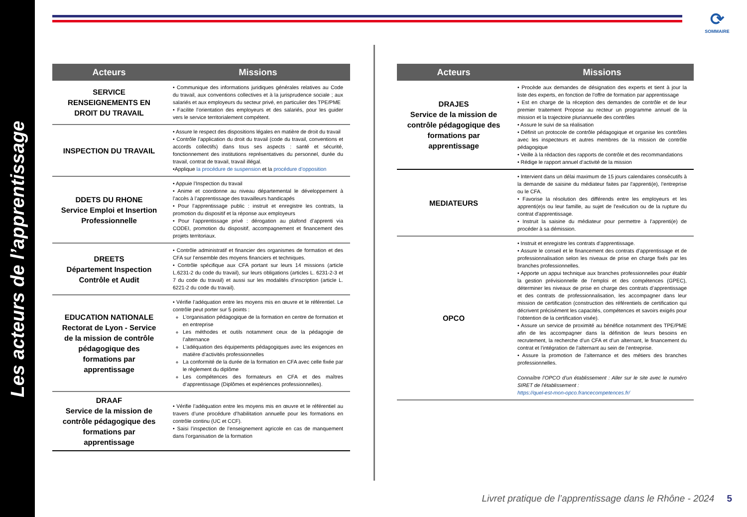Les acteurs de l’apprentissage
⟳
SOMMAIRE
| Acteurs | Missions |
| --- | --- |
| SERVICE RENSEIGNEMENTS EN DROIT DU TRAVAIL | • Communique des informations juridiques générales relatives au Code du travail, aux conventions collectives et à la jurisprudence sociale ; aux salariés et aux employeurs du secteur privé, en particulier des TPE/PME • Facilite l’orientation des employeurs et des salariés, pour les guider vers le service territorialement compétent. |
| INSPECTION DU TRAVAIL | • Assure le respect des dispositions légales en matière de droit du travail • Contrôle l’application du droit du travail (code du travail, conventions et accords collectifs) dans tous ses aspects : santé et sécurité, fonctionnement des institutions représentatives du personnel, durée du travail, contrat de travail, travail illégal. •Applique la procédure de suspension et la procédure d’opposition |
| DDETS DU RHONE Service Emploi et Insertion Professionnelle | • Appuie l’Inspection du travail • Anime et coordonne au niveau départemental le développement à l’accès à l’apprentissage des travailleurs handicapés • Pour l’apprentissage public : instruit et enregistre les contrats, la promotion du dispositif et la réponse aux employeurs • Pour l’apprentissage privé : dérogation au plafond d’apprenti via CODEI, promotion du dispositif, accompagnement et financement des projets territoriaux. |
| DREETS Département Inspection Contrôle et Audit | • Contrôle administratif et financier des organismes de formation et des CFA sur l’ensemble des moyens financiers et techniques. • Contrôle spécifique aux CFA portant sur leurs 14 missions (article L.6231-2 du code du travail), sur leurs obligations (articles L. 6231-2-3 et 7 du code du travail) et aussi sur les modalités d’inscription (article L. 6221-2 du code du travail). |
| EDUCATION NATIONALE Rectorat de Lyon - Service de la mission de contrôle pédagogique des formations par apprentissage | • Vérifie l’adéquation entre les moyens mis en œuvre et le référentiel. Le contrôle peut porter sur 5 points : L’organisation pédagogique de la formation en centre de formation et en entreprise Les méthodes et outils notamment ceux de la pédagogie de l’alternance L’adéquation des équipements pédagogiques avec les exigences en matière d’activités professionnelles La conformité de la durée de la formation en CFA avec celle fixée par le règlement du diplôme Les compétences des formateurs en CFA et des maîtres d’apprentissage (Diplômes et expériences professionnelles). |
| DRAAF Service de la mission de contrôle pédagogique des formations par apprentissage | • Vérifie l’adéquation entre les moyens mis en œuvre et le référentiel au travers d’une procédure d’habilitation annuelle pour les formations en contrôle continu (UC et CCF). • Saisi l’inspection de l’enseignement agricole en cas de manquement dans l’organisation de la formation |
| Acteurs | Missions |
| --- | --- |
| DRAJES Service de la mission de contrôle pédagogique des formations par apprentissage | • Procède aux demandes de désignation des experts et tient à jour la liste des experts, en fonction de l'offre de formation par apprentissage • Est en charge de la réception des demandes de contrôle et de leur premier traitement Propose au recteur un programme annuel de la mission et la trajectoire pluriannuelle des contrôles • Assure le suivi de sa réalisation • Définit un protocole de contrôle pédagogique et organise les contrôles avec les inspecteurs et autres membres de la mission de contrôle pédagogique • Veille à la rédaction des rapports de contrôle et des recommandations • Rédige le rapport annuel d’activité de la mission |
| MEDIATEURS | • Intervient dans un délai maximum de 15 jours calendaires consécutifs à la demande de saisine du médiateur faites par l'apprenti(e), l’entreprise ou le CFA. • Favorise la résolution des différends entre les employeurs et les apprenti(e)s ou leur famille, au sujet de l'exécution ou de la rupture du contrat d'apprentissage. • Instruit la saisine du médiateur pour permettre à l’apprenti(e) de procéder à sa démission. |
| OPCO | • Instruit et enregistre les contrats d’apprentissage. • Assure le conseil et le financement des contrats d’apprentissage et de professionnalisation selon les niveaux de prise en charge fixés par les branches professionnelles. • Apporte un appui technique aux branches professionnelles pour établir la gestion prévisionnelle de l’emploi et des compétences (GPEC), déterminer les niveaux de prise en charge des contrats d’apprentissage et des contrats de professionnalisation, les accompagner dans leur mission de certification (construction des référentiels de certification qui décrivent précisément les capacités, compétences et savoirs exigés pour l’obtention de la certification visée). • Assure un service de proximité au bénéfice notamment des TPE/PME afin de les accompagner dans la définition de leurs besoins en recrutement, la recherche d’un CFA et d’un alternant, le financement du contrat et l’intégration de l’alternant au sein de l’entreprise. • Assure la promotion de l’alternance et des métiers des branches professionnelles. Connaître l’OPCO d’un établissement : Aller sur le site avec le numéro SIRET de l’établissement : https://quel-est-mon-opco.francecompetences.fr/ |
Livret pratique de l’apprentissage dans le Rhône - 2024 5